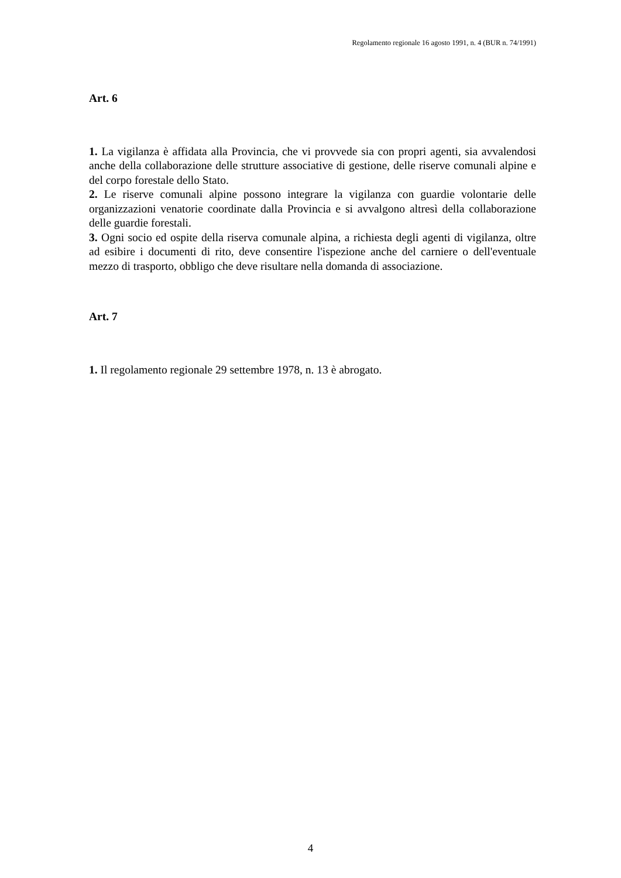Regolamento regionale 16 agosto 1991, n. 4 (BUR n. 74/1991)
Art. 6
1. La vigilanza è affidata alla Provincia, che vi provvede sia con propri agenti, sia avvalendosi anche della collaborazione delle strutture associative di gestione, delle riserve comunali alpine e del corpo forestale dello Stato.
2. Le riserve comunali alpine possono integrare la vigilanza con guardie volontarie delle organizzazioni venatorie coordinate dalla Provincia e si avvalgono altresì della collaborazione delle guardie forestali.
3. Ogni socio ed ospite della riserva comunale alpina, a richiesta degli agenti di vigilanza, oltre ad esibire i documenti di rito, deve consentire l'ispezione anche del carniere o dell'eventuale mezzo di trasporto, obbligo che deve risultare nella domanda di associazione.
Art. 7
1. Il regolamento regionale 29 settembre 1978, n. 13 è abrogato.
4